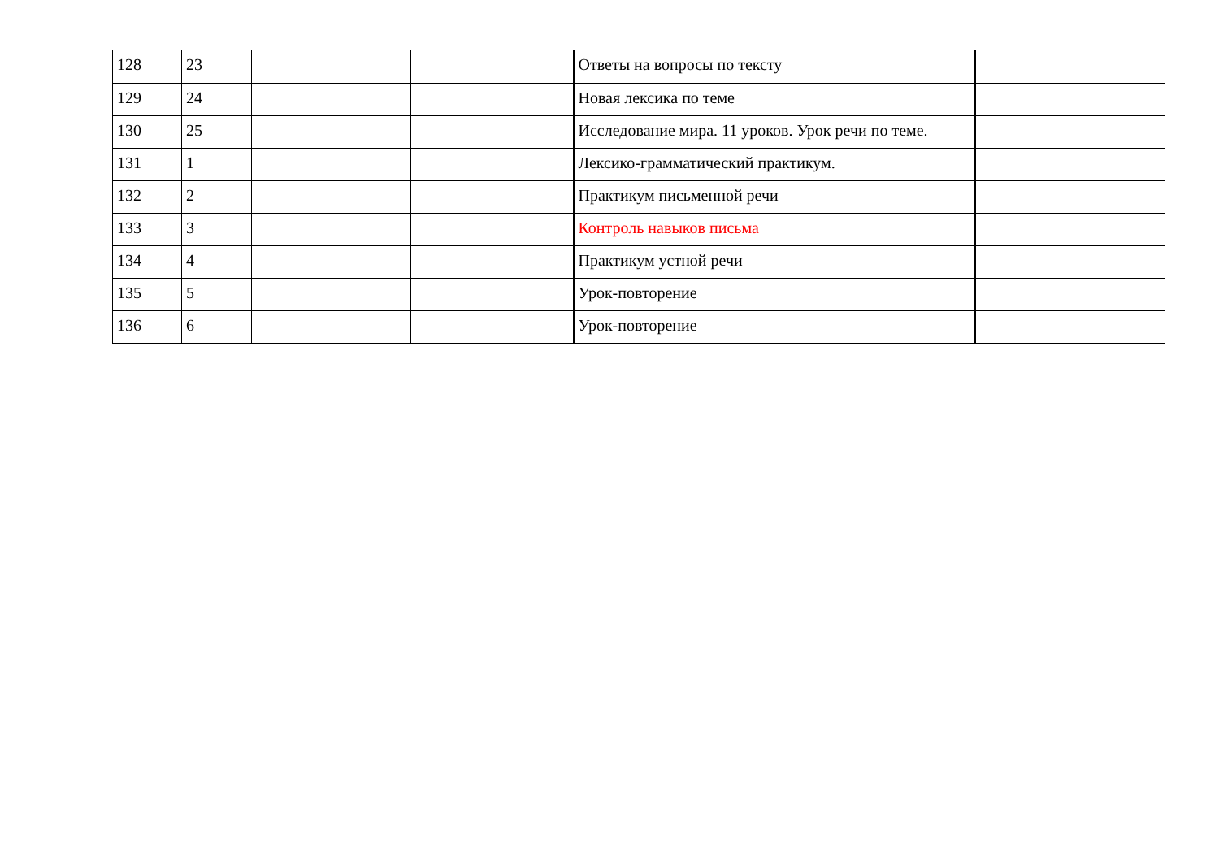| 128 | 23 | | | Ответы на вопросы по тексту | |
| 129 | 24 | | | Новая лексика по теме | |
| 130 | 25 | | | Исследование мира. 11 уроков. Урок речи по теме. | |
| 131 | 1 | | | Лексико-грамматический практикум. | |
| 132 | 2 | | | Практикум письменной речи | |
| 133 | 3 | | | Контроль навыков письма | |
| 134 | 4 | | | Практикум устной речи | |
| 135 | 5 | | | Урок-повторение | |
| 136 | 6 | | | Урок-повторение | |